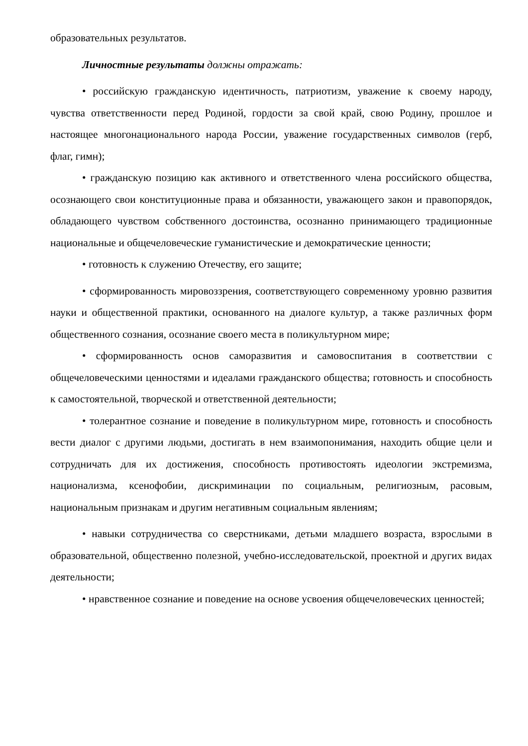образовательных результатов.
Личностные результаты должны отражать:
• российскую гражданскую идентичность, патриотизм, уважение к своему народу, чувства ответственности перед Родиной, гордости за свой край, свою Родину, прошлое и настоящее многонационального народа России, уважение государственных символов (герб, флаг, гимн);
• гражданскую позицию как активного и ответственного члена российского общества, осознающего свои конституционные права и обязанности, уважающего закон и правопорядок, обладающего чувством собственного достоинства, осознанно принимающего традиционные национальные и общечеловеческие гуманистические и демократические ценности;
• готовность к служению Отечеству, его защите;
• сформированность мировоззрения, соответствующего современному уровню развития науки и общественной практики, основанного на диалоге культур, а также различных форм общественного сознания, осознание своего места в поликультурном мире;
• сформированность основ саморазвития и самовоспитания в соответствии с общечеловеческими ценностями и идеалами гражданского общества; готовность и способность к самостоятельной, творческой и ответственной деятельности;
• толерантное сознание и поведение в поликультурном мире, готовность и способность вести диалог с другими людьми, достигать в нем взаимопонимания, находить общие цели и сотрудничать для их достижения, способность противостоять идеологии экстремизма, национализма, ксенофобии, дискриминации по социальным, религиозным, расовым, национальным признакам и другим негативным социальным явлениям;
• навыки сотрудничества со сверстниками, детьми младшего возраста, взрослыми в образовательной, общественно полезной, учебно-исследовательской, проектной и других видах деятельности;
• нравственное сознание и поведение на основе усвоения общечеловеческих ценностей;